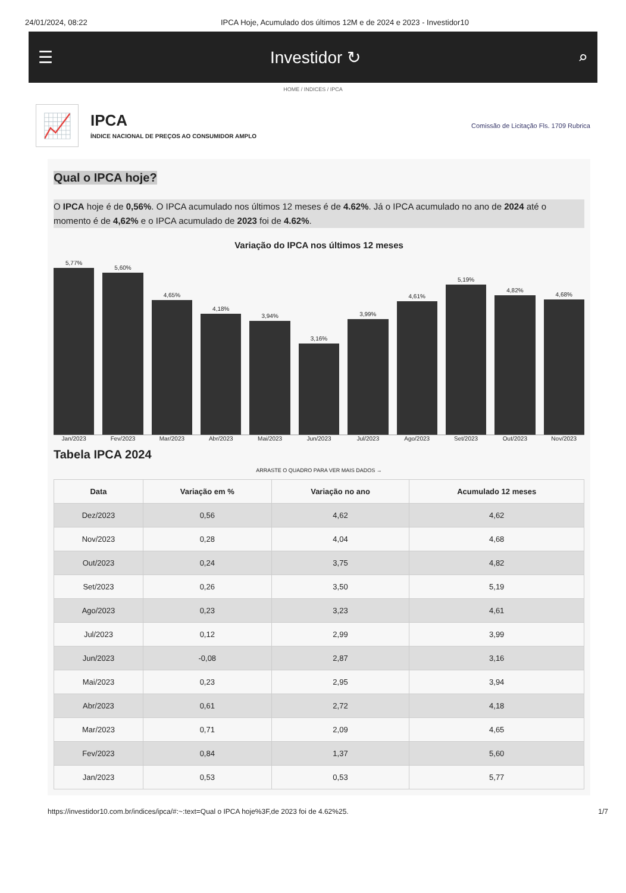24/01/2024, 08:22 IPCA Hoje, Acumulado dos últimos 12M e de 2024 e 2023 - Investidor10
☰ Investidor ↻ ⌕
HOME / INDICES / IPCA
📈
IPCA
ÍNDICE NACIONAL DE PREÇOS AO CONSUMIDOR AMPLO
Comissão de Licitação Fls. 1709 Rubrica
Qual o IPCA hoje?
O IPCA hoje é de 0,56%. O IPCA acumulado nos últimos 12 meses é de 4.62%. Já o IPCA acumulado no ano de 2024 até o momento é de 4,62% e o IPCA acumulado de 2023 foi de 4.62%.
Variação do IPCA nos últimos 12 meses
5,77%
5,60%
4,65%
4,18%
3,94%
3,16%
3,99%
4,61%
5,19%
4,82%
4,68%
Jan/2023 Fev/2023 Mar/2023 Abr/2023 Mai/2023 Jun/2023 Jul/2023 Ago/2023 Set/2023 Out/2023 Nov/2023
Tabela IPCA 2024
ARRASTE O QUADRO PARA VER MAIS DADOS →
| Data | Variação em % | Variação no ano | Acumulado 12 meses |
| --- | --- | --- | --- |
| Dez/2023 | 0,56 | 4,62 | 4,62 |
| Nov/2023 | 0,28 | 4,04 | 4,68 |
| Out/2023 | 0,24 | 3,75 | 4,82 |
| Set/2023 | 0,26 | 3,50 | 5,19 |
| Ago/2023 | 0,23 | 3,23 | 4,61 |
| Jul/2023 | 0,12 | 2,99 | 3,99 |
| Jun/2023 | -0,08 | 2,87 | 3,16 |
| Mai/2023 | 0,23 | 2,95 | 3,94 |
| Abr/2023 | 0,61 | 2,72 | 4,18 |
| Mar/2023 | 0,71 | 2,09 | 4,65 |
| Fev/2023 | 0,84 | 1,37 | 5,60 |
| Jan/2023 | 0,53 | 0,53 | 5,77 |
https://investidor10.com.br/indices/ipca/#:~:text=Qual o IPCA hoje%3F,de 2023 foi de 4.62%25. 1/7